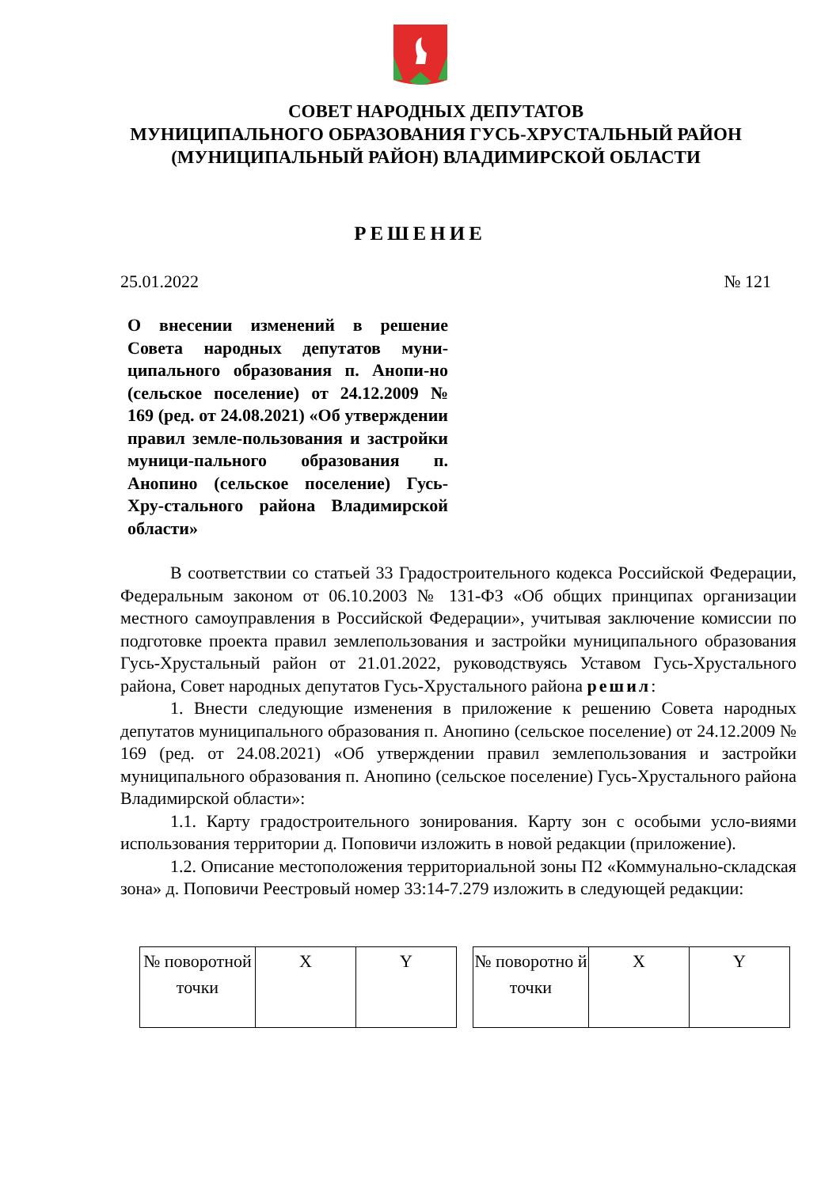СОВЕТ НАРОДНЫХ ДЕПУТАТОВ
МУНИЦИПАЛЬНОГО ОБРАЗОВАНИЯ ГУСЬ-ХРУСТАЛЬНЫЙ РАЙОН
(МУНИЦИПАЛЬНЫЙ РАЙОН) ВЛАДИМИРСКОЙ ОБЛАСТИ
РЕШЕНИЕ
25.01.2022 № 121
О внесении изменений в решение Совета народных депутатов муни-ципального образования п. Анопи-но (сельское поселение) от 24.12.2009 № 169 (ред. от 24.08.2021) «Об утверждении правил земле-пользования и застройки муници-пального образования п. Анопино (сельское поселение) Гусь-Хру-стального района Владимирской области»
В соответствии со статьей 33 Градостроительного кодекса Российской Федерации, Федеральным законом от 06.10.2003 № 131-ФЗ «Об общих принципах организации местного самоуправления в Российской Федерации», учитывая заключение комиссии по подготовке проекта правил землепользования и застройки муниципального образования Гусь-Хрустальный район от 21.01.2022, руководствуясь Уставом Гусь-Хрустального района, Совет народных депутатов Гусь-Хрустального района решил:
1. Внести следующие изменения в приложение к решению Совета народных депутатов муниципального образования п. Анопино (сельское поселение) от 24.12.2009 № 169 (ред. от 24.08.2021) «Об утверждении правил землепользования и застройки муниципального образования п. Анопино (сельское поселение) Гусь-Хрустального района Владимирской области»:
1.1. Карту градостроительного зонирования. Карту зон с особыми усло-виями использования территории д. Поповичи изложить в новой редакции (приложение).
1.2. Описание местоположения территориальной зоны П2 «Коммунально-складская зона» д. Поповичи Реестровый номер 33:14-7.279 изложить в следующей редакции:
| № поворотной точки | X | Y |
| --- | --- | --- |
| № поворотно й точки | X | Y |
| --- | --- | --- |